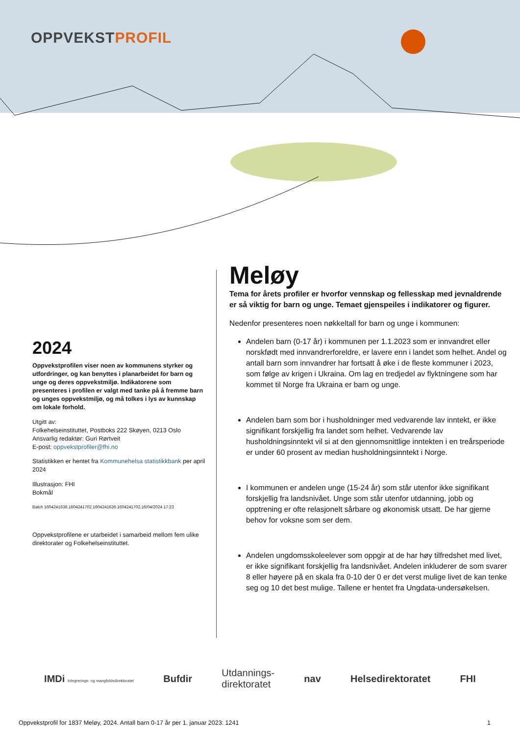OPPVEKSTPROFIL
2024
Oppvekstprofilen viser noen av kommunens styrker og utfordringer, og kan benyttes i planarbeidet for barn og unge og deres oppvekstmiljø. Indikatorene som presenteres i profilen er valgt med tanke på å fremme barn og unges oppvekstmiljø, og må tolkes i lys av kunnskap om lokale forhold.
Utgitt av:
Folkehelseinstituttet, Postboks 222 Skøyen, 0213 Oslo
Ansvarlig redaktør: Guri Rørtveit
E-post: oppvekstprofiler@fhi.no
Statistikken er hentet fra Kommunehelsa statistikkbank per april 2024
Illustrasjon: FHI
Bokmål
Batch 1604241636.1604241702.1604241636.1604241702.16/04/2024 17:23
Oppvekstprofilene er utarbeidet i samarbeid mellom fem ulike direktorater og Folkehelseinstituttet.
Meløy
Tema for årets profiler er hvorfor vennskap og fellesskap med jevnaldrende er så viktig for barn og unge. Temaet gjenspeiles i indikatorer og figurer.
Nedenfor presenteres noen nøkkeltall for barn og unge i kommunen:
Andelen barn (0-17 år) i kommunen per 1.1.2023 som er innvandret eller norskfødt med innvandrerforeldre, er lavere enn i landet som helhet. Andel og antall barn som innvandrer har fortsatt å øke i de fleste kommuner i 2023, som følge av krigen i Ukraina. Om lag en tredjedel av flyktningene som har kommet til Norge fra Ukraina er barn og unge.
Andelen barn som bor i husholdninger med vedvarende lav inntekt, er ikke signifikant forskjellig fra landet som helhet. Vedvarende lav husholdningsinntekt vil si at den gjennomsnittlige inntekten i en treårsperiode er under 60 prosent av median husholdningsinntekt i Norge.
I kommunen er andelen unge (15-24 år) som står utenfor ikke signifikant forskjellig fra landsnivået. Unge som står utenfor utdanning, jobb og opptrening er ofte relasjonelt sårbare og økonomisk utsatt. De har gjerne behov for voksne som ser dem.
Andelen ungdomsskoleelever som oppgir at de har høy tilfredshet med livet, er ikke signifikant forskjellig fra landsnivået. Andelen inkluderer de som svarer 8 eller høyere på en skala fra 0-10 der 0 er det verst mulige livet de kan tenke seg og 10 det best mulige. Tallene er hentet fra Ungdata-undersøkelsen.
IMDi Integrerings- og mangfoldsdirektoratet Bufdir Utdannings-
direktoratet nav Helsedirektoratet FHI
Oppvekstprofil for 1837 Meløy, 2024. Antall barn 0-17 år per 1. januar 2023: 1241 1